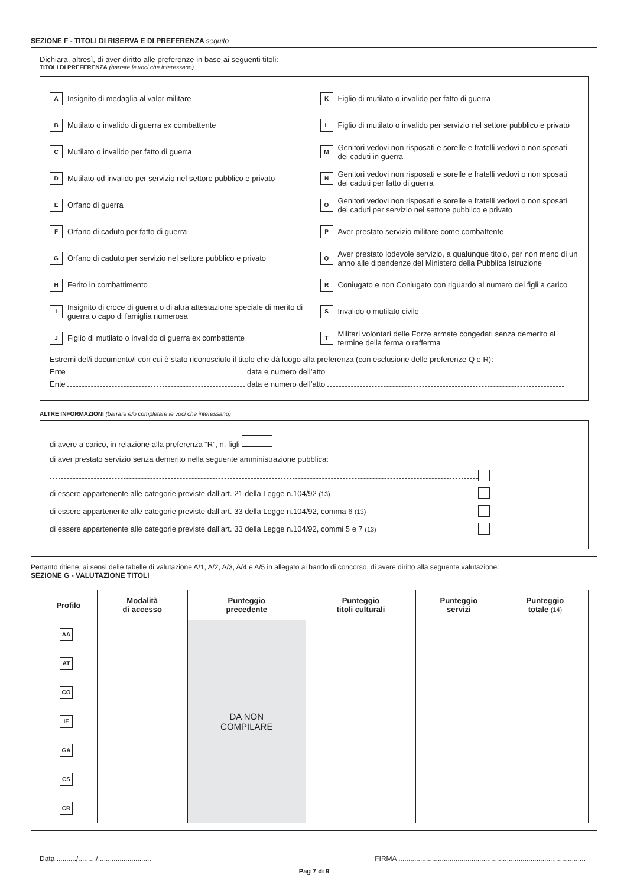SEZIONE F - TITOLI DI RISERVA E DI PREFERENZA seguito
Dichiara, altresì, di aver diritto alle preferenze in base ai seguenti titoli:
TITOLI DI PREFERENZA (barrare le voci che interessano)
A Insignito di medaglia al valor militare
K Figlio di mutilato o invalido per fatto di guerra
B Mutilato o invalido di guerra ex combattente
L Figlio di mutilato o invalido per servizio nel settore pubblico e privato
C Mutilato o invalido per fatto di guerra
M Genitori vedovi non risposati e sorelle e fratelli vedovi o non sposati dei caduti in guerra
D Mutilato od invalido per servizio nel settore pubblico e privato
N Genitori vedovi non risposati e sorelle e fratelli vedovi o non sposati dei caduti per fatto di guerra
E Orfano di guerra
O Genitori vedovi non risposati e sorelle e fratelli vedovi o non sposati dei caduti per servizio nel settore pubblico e privato
F Orfano di caduto per fatto di guerra
P Aver prestato servizio militare come combattente
G Orfano di caduto per servizio nel settore pubblico e privato
Q Aver prestato lodevole servizio, a qualunque titolo, per non meno di un anno alle dipendenze del Ministero della Pubblica Istruzione
H Ferito in combattimento
R Coniugato e non Coniugato con riguardo al numero dei figli a carico
I Insignito di croce di guerra o di altra attestazione speciale di merito di guerra o capo di famiglia numerosa
S Invalido o mutilato civile
J Figlio di mutilato o invalido di guerra ex combattente
T Militari volontari delle Forze armate congedati senza demerito al termine della ferma o rafferma
Estremi del/i documento/i con cui è stato riconosciuto il titolo che dà luogo alla preferenza (con esclusione delle preferenze Q e R):
Ente data e numero dell’atto
Ente data e numero dell’atto
ALTRE INFORMAZIONI (barrare e/o completare le voci che interessano)
di avere a carico, in relazione alla preferenza “R”, n. figli
di aver prestato servizio senza demerito nella seguente amministrazione pubblica:
di essere appartenente alle categorie previste dall’art. 21 della Legge n.104/92 (13)
di essere appartenente alle categorie previste dall’art. 33 della Legge n.104/92, comma 6 (13)
di essere appartenente alle categorie previste dall’art. 33 della Legge n.104/92, commi 5 e 7 (13)
Pertanto ritiene, ai sensi delle tabelle di valutazione A/1, A/2, A/3, A/4 e A/5 in allegato al bando di concorso, di avere diritto alla seguente valutazione:
SEZIONE G - VALUTAZIONE TITOLI
| Profilo | Modalità di accesso | Punteggio precedente | Punteggio titoli culturali | Punteggio servizi | Punteggio totale (14) |
| --- | --- | --- | --- | --- | --- |
| AA | | DA NON COMPILARE | | | |
| AT | | | | | |
| CO | | | | | |
| IF | | | | | |
| GA | | | | | |
| CS | | | | | |
| CR | | | | | |
Data ........../........./........................... FIRMA ...............................................................................................
Pag 7 di 9